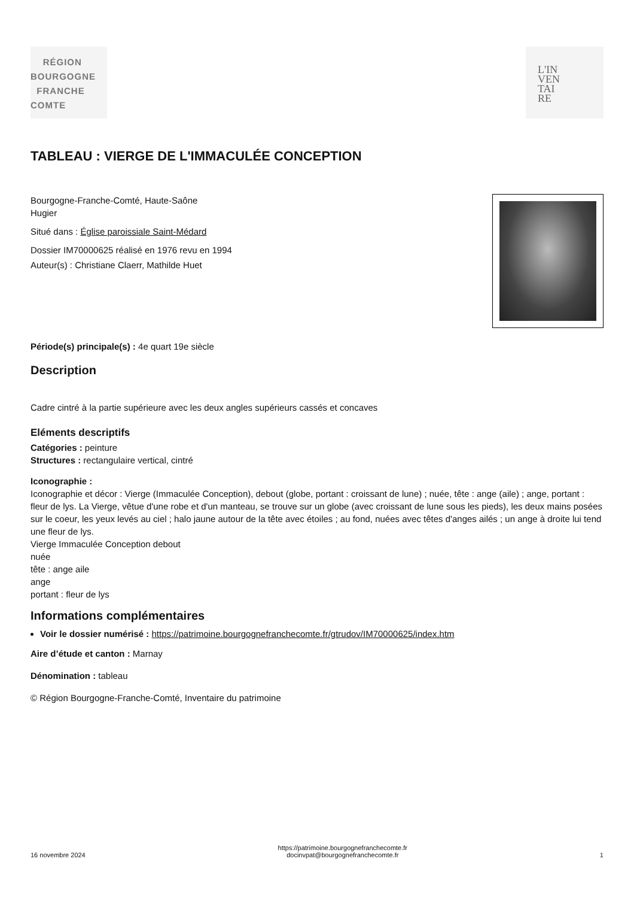RÉGION
BOURGOGNE
FRANCHE
COMTE
L'IN
VEN
TAI
RE
TABLEAU : VIERGE DE L'IMMACULÉE CONCEPTION
Bourgogne-Franche-Comté, Haute-Saône
Hugier
Situé dans : Église paroissiale Saint-Médard
Dossier IM70000625 réalisé en 1976 revu en 1994
Auteur(s) : Christiane Claerr, Mathilde Huet
Période(s) principale(s) : 4e quart 19e siècle
Description
Cadre cintré à la partie supérieure avec les deux angles supérieurs cassés et concaves
Eléments descriptifs
Catégories : peinture
Structures : rectangulaire vertical, cintré
Iconographie :
Iconographie et décor : Vierge (Immaculée Conception), debout (globe, portant : croissant de lune) ; nuée, tête : ange (aile) ; ange, portant : fleur de lys. La Vierge, vêtue d'une robe et d'un manteau, se trouve sur un globe (avec croissant de lune sous les pieds), les deux mains posées sur le coeur, les yeux levés au ciel ; halo jaune autour de la tête avec étoiles ; au fond, nuées avec têtes d'anges ailés ; un ange à droite lui tend une fleur de lys.
Vierge Immaculée Conception debout
nuée
tête : ange aile
ange
portant : fleur de lys
Informations complémentaires
Voir le dossier numérisé : https://patrimoine.bourgognefranchecomte.fr/gtrudov/IM70000625/index.htm
Aire d’étude et canton : Marnay
Dénomination : tableau
© Région Bourgogne-Franche-Comté, Inventaire du patrimoine
16 novembre 2024 https://patrimoine.bourgognefranchecomte.fr
docinvpat@bourgognefranchecomte.fr 1